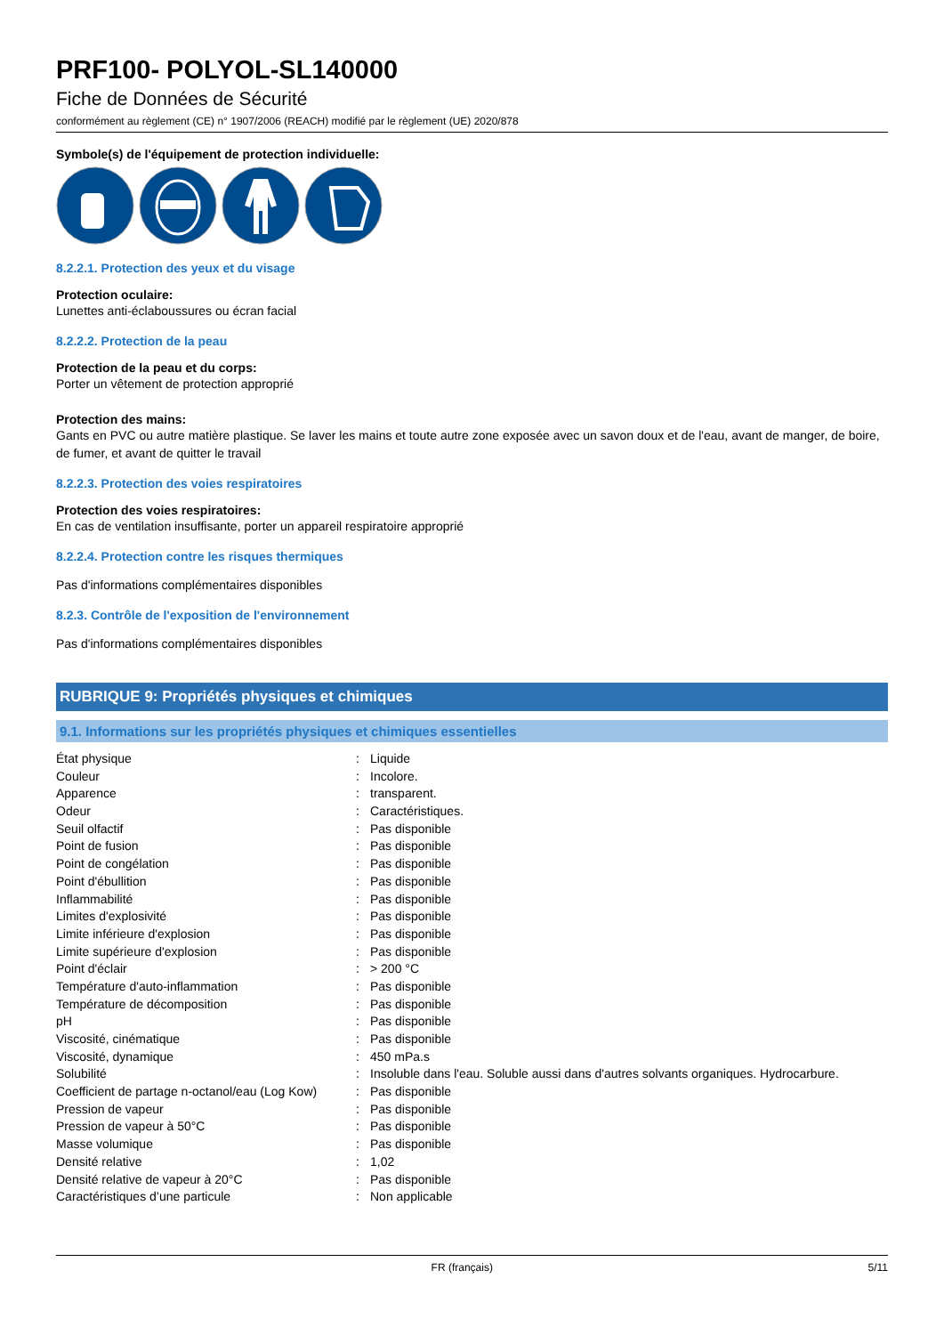PRF100- POLYOL-SL140000
Fiche de Données de Sécurité
conformément au règlement (CE) n° 1907/2006 (REACH) modifié par le règlement (UE) 2020/878
Symbole(s) de l'équipement de protection individuelle:
8.2.2.1. Protection des yeux et du visage
Protection oculaire:
Lunettes anti-éclaboussures ou écran facial
8.2.2.2. Protection de la peau
Protection de la peau et du corps:
Porter un vêtement de protection approprié
Protection des mains:
Gants en PVC ou autre matière plastique. Se laver les mains et toute autre zone exposée avec un savon doux et de l'eau, avant de manger, de boire, de fumer, et avant de quitter le travail
8.2.2.3. Protection des voies respiratoires
Protection des voies respiratoires:
En cas de ventilation insuffisante, porter un appareil respiratoire approprié
8.2.2.4. Protection contre les risques thermiques
Pas d'informations complémentaires disponibles
8.2.3. Contrôle de l'exposition de l'environnement
Pas d'informations complémentaires disponibles
RUBRIQUE 9: Propriétés physiques et chimiques
9.1. Informations sur les propriétés physiques et chimiques essentielles
| État physique | : | Liquide |
| Couleur | : | Incolore. |
| Apparence | : | transparent. |
| Odeur | : | Caractéristiques. |
| Seuil olfactif | : | Pas disponible |
| Point de fusion | : | Pas disponible |
| Point de congélation | : | Pas disponible |
| Point d'ébullition | : | Pas disponible |
| Inflammabilité | : | Pas disponible |
| Limites d'explosivité | : | Pas disponible |
| Limite inférieure d'explosion | : | Pas disponible |
| Limite supérieure d'explosion | : | Pas disponible |
| Point d'éclair | : | > 200 °C |
| Température d'auto-inflammation | : | Pas disponible |
| Température de décomposition | : | Pas disponible |
| pH | : | Pas disponible |
| Viscosité, cinématique | : | Pas disponible |
| Viscosité, dynamique | : | 450 mPa.s |
| Solubilité | : | Insoluble dans l'eau. Soluble aussi dans d'autres solvants organiques. Hydrocarbure. |
| Coefficient de partage n-octanol/eau (Log Kow) | : | Pas disponible |
| Pression de vapeur | : | Pas disponible |
| Pression de vapeur à 50°C | : | Pas disponible |
| Masse volumique | : | Pas disponible |
| Densité relative | : | 1,02 |
| Densité relative de vapeur à 20°C | : | Pas disponible |
| Caractéristiques d’une particule | : | Non applicable |
FR (français) 5/11